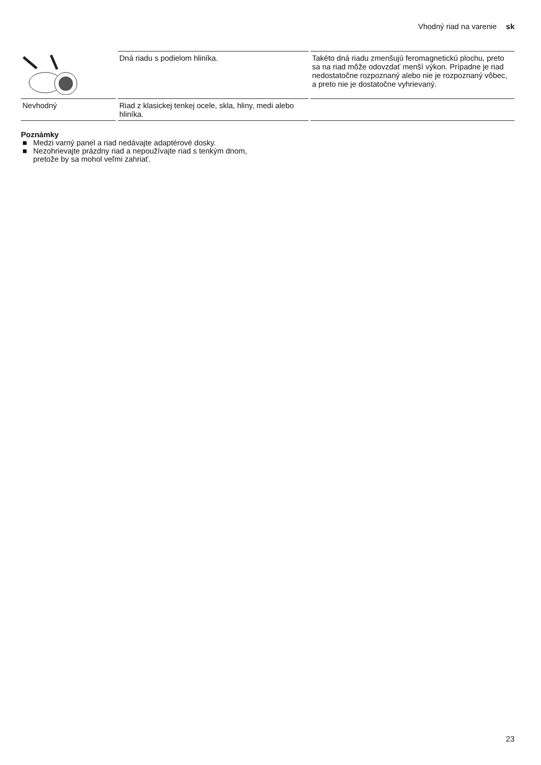Vhodný riad na varenie sk
| | Dná riadu s podielom hliníka. | Takéto dná riadu zmenšujú feromagnetickú plochu, preto sa na riad môže odovzdať menší výkon. Prípadne je riad nedostatočne rozpoznaný alebo nie je rozpoznaný vôbec, a preto nie je dostatočne vyhrievaný. |
| Nevhodný | Riad z klasickej tenkej ocele, skla, hliny, medi alebo hliníka. | |
Poznámky
■ Medzi varný panel a riad nedávajte adaptérové dosky.
■ Nezohrievajte prázdny riad a nepoužívajte riad s tenkým dnom, pretože by sa mohol veľmi zahriať.
23